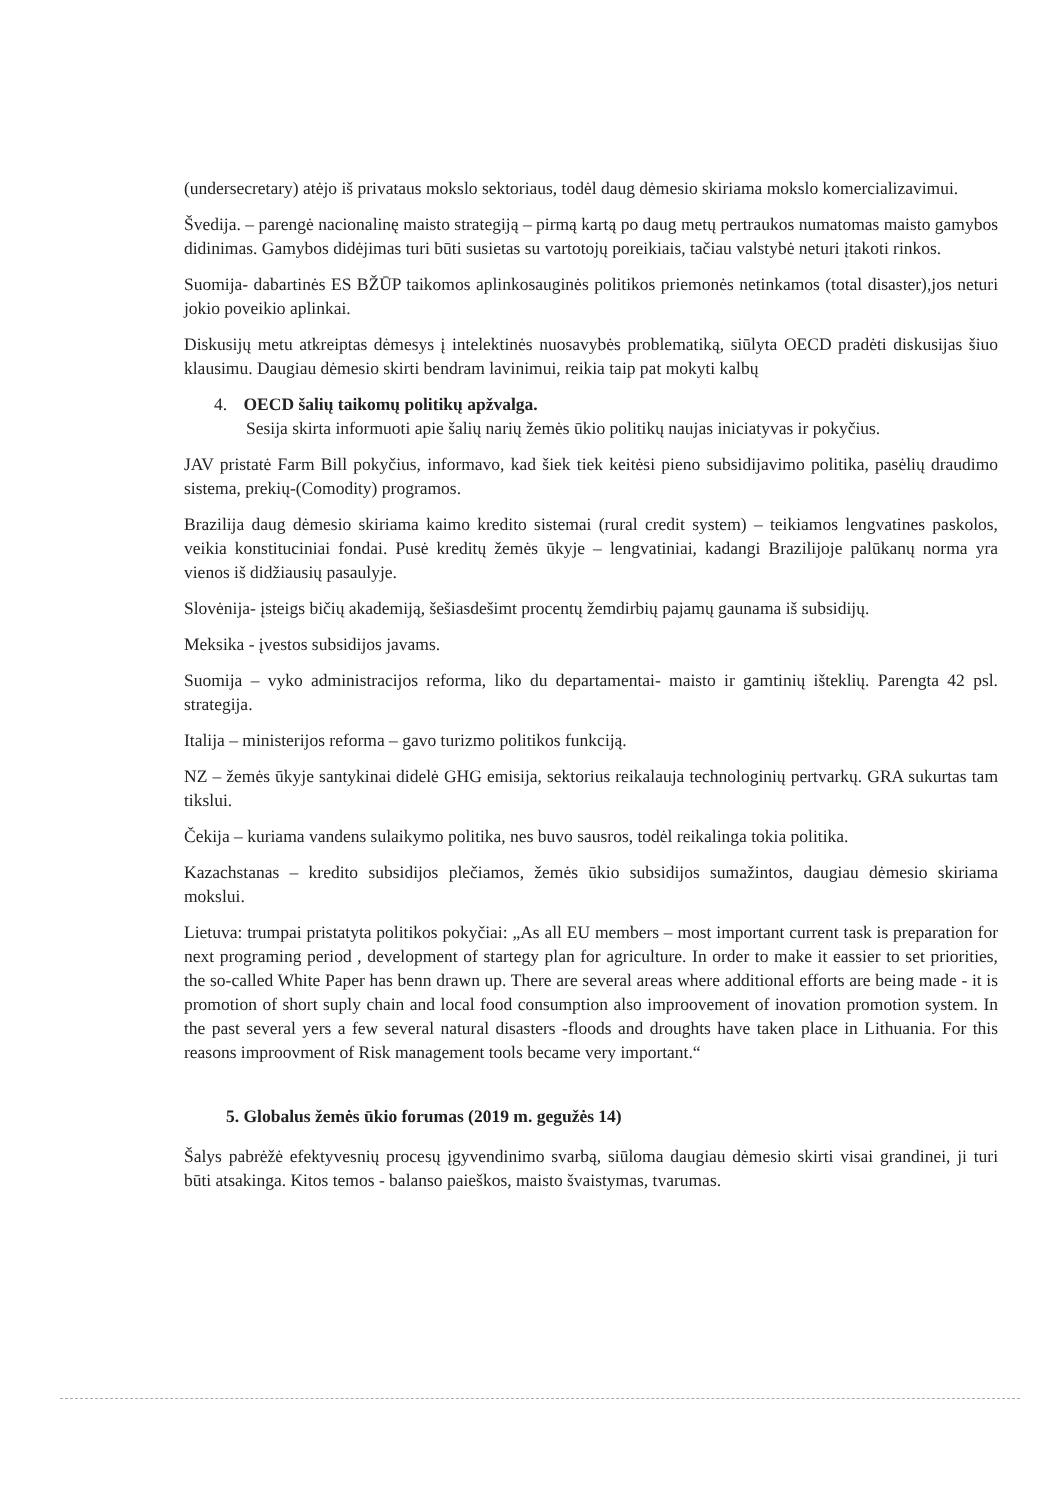(undersecretary) atėjo iš privataus mokslo sektoriaus, todėl daug dėmesio skiriama mokslo komercializavimui.
Švedija. – parengė nacionalinę maisto strategiją – pirmą kartą po daug metų pertraukos numatomas maisto gamybos didinimas. Gamybos didėjimas turi būti susietas su vartotojų poreikiais, tačiau valstybė neturi įtakoti rinkos.
Suomija- dabartinės ES BŽŪP taikomos aplinkosauginės politikos priemonės netinkamos (total disaster),jos neturi jokio poveikio aplinkai.
Diskusijų metu atkreiptas dėmesys į intelektinės nuosavybės problematiką, siūlyta OECD pradėti diskusijas šiuo klausimu. Daugiau dėmesio skirti bendram lavinimui, reikia taip pat mokyti kalbų
4. OECD šalių taikomų politikų apžvalga.
Sesija skirta informuoti apie šalių narių žemės ūkio politikų naujas iniciatyvas ir pokyčius.
JAV pristatė Farm Bill pokyčius, informavo, kad šiek tiek keitėsi pieno subsidijavimo politika, pasėlių draudimo sistema, prekių-(Comodity) programos.
Brazilija daug dėmesio skiriama kaimo kredito sistemai (rural credit system) – teikiamos lengvatines paskolos, veikia konstituciniai fondai. Pusė kreditų žemės ūkyje – lengvatiniai, kadangi Brazilijoje palūkanų norma yra vienos iš didžiausių pasaulyje.
Slovėnija- įsteigs bičių akademiją, šešiasdešimt procentų žemdirbių pajamų gaunama iš subsidijų.
Meksika - įvestos subsidijos javams.
Suomija – vyko administracijos reforma, liko du departamentai- maisto ir gamtinių išteklių. Parengta 42 psl. strategija.
Italija – ministerijos reforma – gavo turizmo politikos funkciją.
NZ – žemės ūkyje santykinai didelė GHG emisija, sektorius reikalauja technologinių pertvarkų. GRA sukurtas tam tikslui.
Čekija – kuriama vandens sulaikymo politika, nes buvo sausros, todėl reikalinga tokia politika.
Kazachstanas – kredito subsidijos plečiamos, žemės ūkio subsidijos sumažintos, daugiau dėmesio skiriama mokslui.
Lietuva: trumpai pristatyta politikos pokyčiai: „As all EU members – most important current task is preparation for next programing period , development of startegy plan for agriculture. In order to make it eassier to set priorities, the so-called White Paper has benn drawn up. There are several areas where additional efforts are being made - it is promotion of short suply chain and local food consumption also improovement of inovation promotion system. In the past several yers a few several natural disasters -floods and droughts have taken place in Lithuania. For this reasons improovment of Risk management tools became very important.“
5. Globalus žemės ūkio forumas (2019 m. gegužės 14)
Šalys pabrėžė efektyvesnių procesų įgyvendinimo svarbą, siūloma daugiau dėmesio skirti visai grandinei, ji turi būti atsakinga. Kitos temos - balanso paieškos, maisto švaistymas, tvarumas.